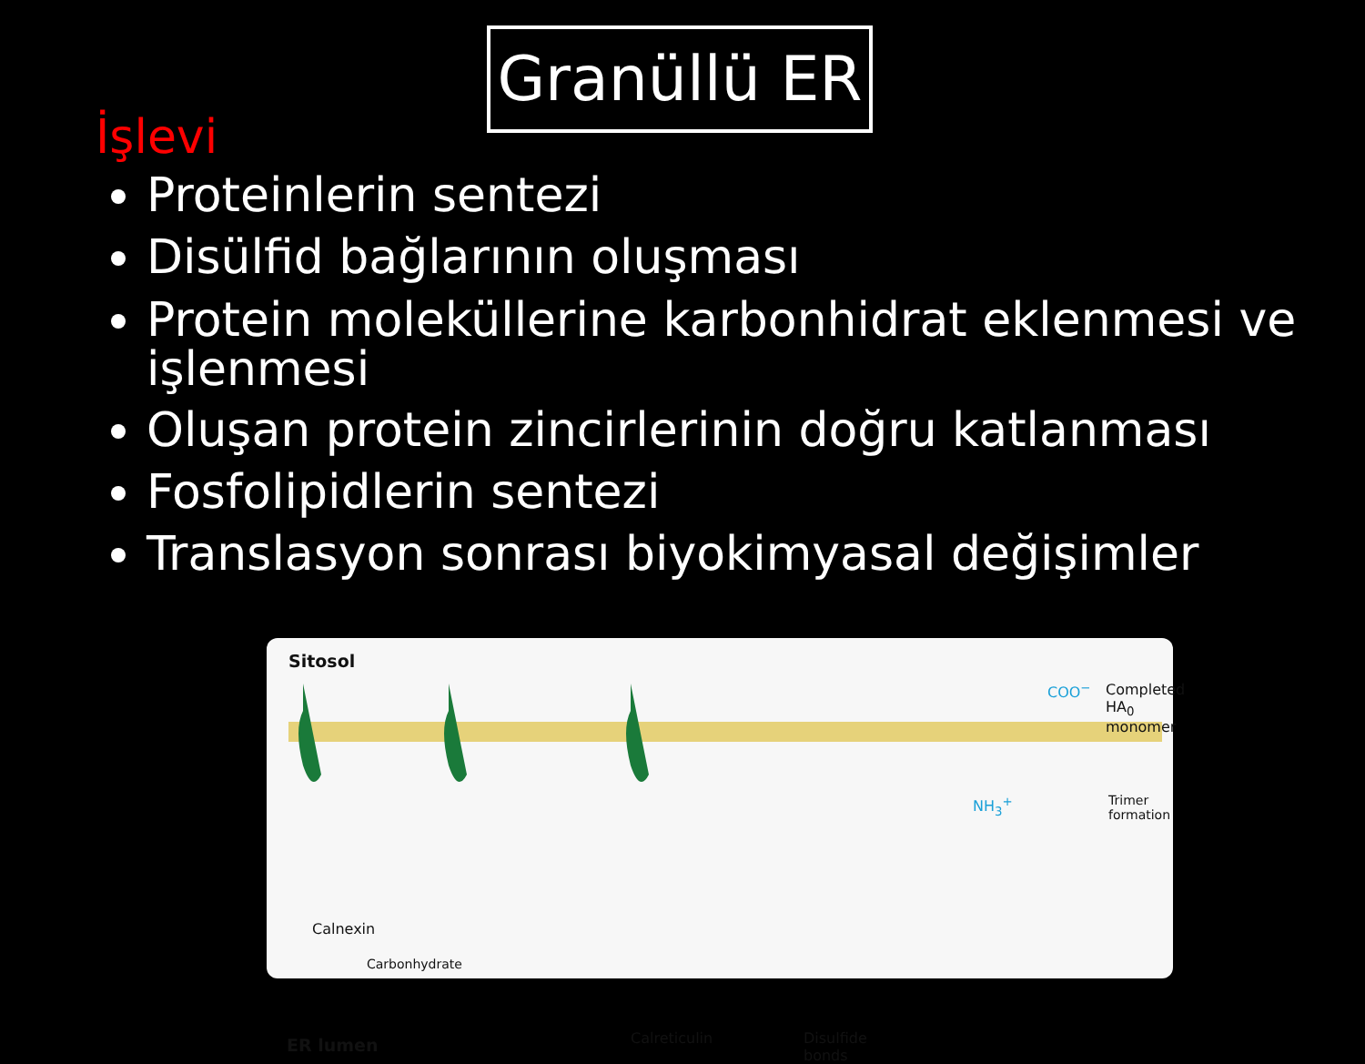Granüllü ER
İşlevi
Proteinlerin sentezi
Disülfid bağlarının oluşması
Protein moleküllerine karbonhidrat eklenmesi ve işlenmesi
Oluşan protein zincirlerinin doğru katlanması
Fosfolipidlerin sentezi
Translasyon sonrası biyokimyasal değişimler
Sitosol
COO<sup>−</sup> Completed
HA<sub>0</sub> monomer
NH<sub>3</sub><sup>+</sup> Trimer formation
Calnexin
Carbonhydrate
ER lumen Calreticulin Disulfide
bonds